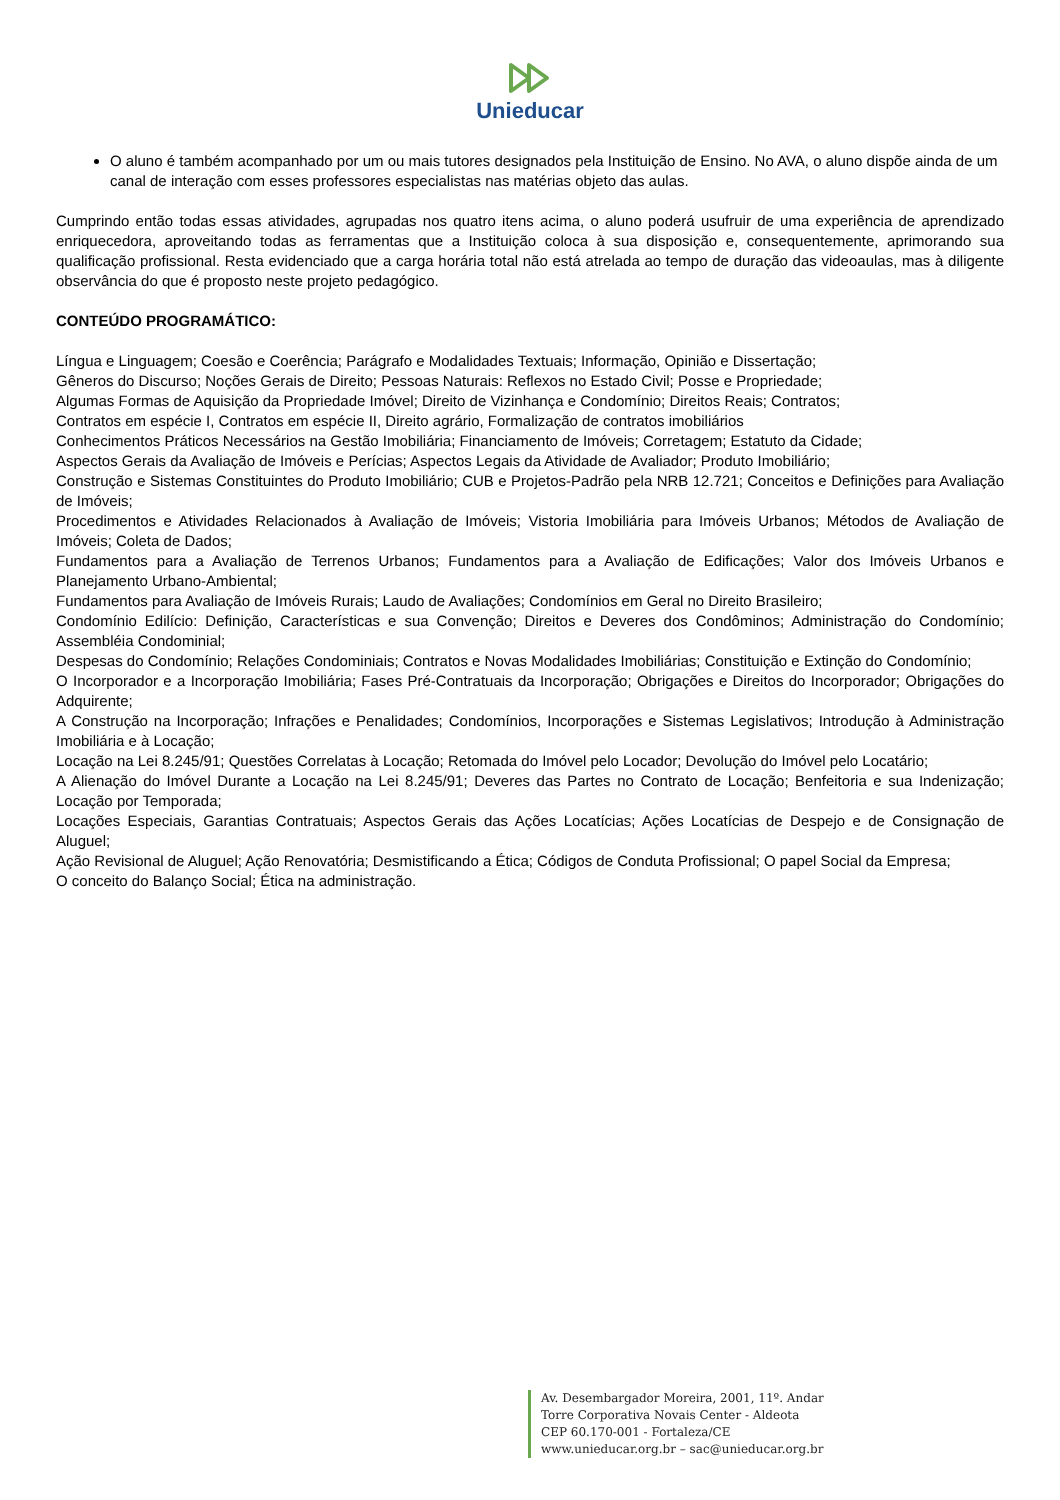Unieducar
O aluno é também acompanhado por um ou mais tutores designados pela Instituição de Ensino. No AVA, o aluno dispõe ainda de um canal de interação com esses professores especialistas nas matérias objeto das aulas.
Cumprindo então todas essas atividades, agrupadas nos quatro itens acima, o aluno poderá usufruir de uma experiência de aprendizado enriquecedora, aproveitando todas as ferramentas que a Instituição coloca à sua disposição e, consequentemente, aprimorando sua qualificação profissional. Resta evidenciado que a carga horária total não está atrelada ao tempo de duração das videoaulas, mas à diligente observância do que é proposto neste projeto pedagógico.
CONTEÚDO PROGRAMÁTICO:
Língua e Linguagem; Coesão e Coerência; Parágrafo e Modalidades Textuais; Informação, Opinião e Dissertação;
Gêneros do Discurso; Noções Gerais de Direito; Pessoas Naturais: Reflexos no Estado Civil; Posse e Propriedade;
Algumas Formas de Aquisição da Propriedade Imóvel; Direito de Vizinhança e Condomínio; Direitos Reais; Contratos;
Contratos em espécie I, Contratos em espécie II, Direito agrário, Formalização de contratos imobiliários
Conhecimentos Práticos Necessários na Gestão Imobiliária; Financiamento de Imóveis; Corretagem; Estatuto da Cidade;
Aspectos Gerais da Avaliação de Imóveis e Perícias; Aspectos Legais da Atividade de Avaliador; Produto Imobiliário;
Construção e Sistemas Constituintes do Produto Imobiliário; CUB e Projetos-Padrão pela NRB 12.721; Conceitos e Definições para Avaliação de Imóveis;
Procedimentos e Atividades Relacionados à Avaliação de Imóveis; Vistoria Imobiliária para Imóveis Urbanos; Métodos de Avaliação de Imóveis; Coleta de Dados;
Fundamentos para a Avaliação de Terrenos Urbanos; Fundamentos para a Avaliação de Edificações; Valor dos Imóveis Urbanos e Planejamento Urbano-Ambiental;
Fundamentos para Avaliação de Imóveis Rurais; Laudo de Avaliações; Condomínios em Geral no Direito Brasileiro;
Condomínio Edilício: Definição, Características e sua Convenção; Direitos e Deveres dos Condôminos; Administração do Condomínio; Assembléia Condominial;
Despesas do Condomínio; Relações Condominiais; Contratos e Novas Modalidades Imobiliárias; Constituição e Extinção do Condomínio;
O Incorporador e a Incorporação Imobiliária; Fases Pré-Contratuais da Incorporação; Obrigações e Direitos do Incorporador; Obrigações do Adquirente;
A Construção na Incorporação; Infrações e Penalidades; Condomínios, Incorporações e Sistemas Legislativos; Introdução à Administração Imobiliária e à Locação;
Locação na Lei 8.245/91; Questões Correlatas à Locação; Retomada do Imóvel pelo Locador; Devolução do Imóvel pelo Locatário;
A Alienação do Imóvel Durante a Locação na Lei 8.245/91; Deveres das Partes no Contrato de Locação; Benfeitoria e sua Indenização; Locação por Temporada;
Locações Especiais, Garantias Contratuais; Aspectos Gerais das Ações Locatícias; Ações Locatícias de Despejo e de Consignação de Aluguel;
Ação Revisional de Aluguel; Ação Renovatória; Desmistificando a Ética; Códigos de Conduta Profissional; O papel Social da Empresa;
O conceito do Balanço Social; Ética na administração.
Av. Desembargador Moreira, 2001, 11º. Andar
Torre Corporativa Novais Center - Aldeota
CEP 60.170-001 - Fortaleza/CE
www.unieducar.org.br – sac@unieducar.org.br